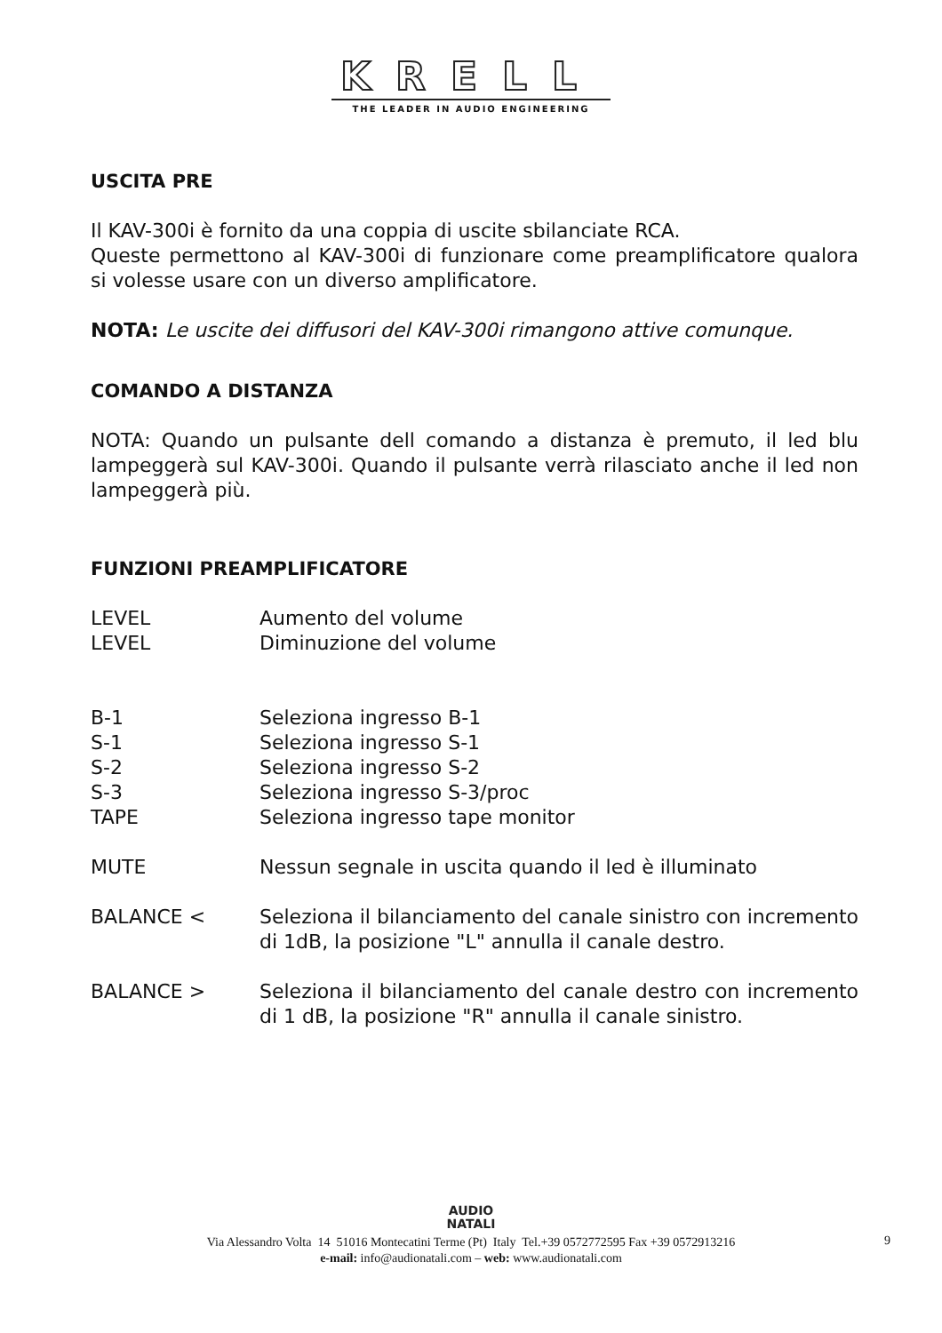KRELL
THE LEADER IN AUDIO ENGINEERING
USCITA PRE
Il KAV-300i è fornito da una coppia di uscite sbilanciate RCA.
Queste permettono al KAV-300i di funzionare come preamplificatore qualora si volesse usare con un diverso amplificatore.
NOTA: Le uscite dei diffusori del KAV-300i rimangono attive comunque.
COMANDO A DISTANZA
NOTA: Quando un pulsante dell comando a distanza è premuto, il led blu lampeggerà sul KAV-300i. Quando il pulsante verrà rilasciato anche il led non lampeggerà più.
FUNZIONI PREAMPLIFICATORE
LEVEL Aumento del volume
LEVEL Diminuzione del volume
B-1 Seleziona ingresso B-1
S-1 Seleziona ingresso S-1
S-2 Seleziona ingresso S-2
S-3 Seleziona ingresso S-3/proc
TAPE Seleziona ingresso tape monitor
MUTE Nessun segnale in uscita quando il led è illuminato
BALANCE < Seleziona il bilanciamento del canale sinistro con incremento di 1dB, la posizione "L" annulla il canale destro.
BALANCE > Seleziona il bilanciamento del canale destro con incremento di 1 dB, la posizione "R" annulla il canale sinistro.
AUDIO
NATALI
Via Alessandro Volta 14 51016 Montecatini Terme (Pt) Italy Tel.+39 0572772595 Fax +39 0572913216
e-mail: info@audionatali.com – web: www.audionatali.com
9